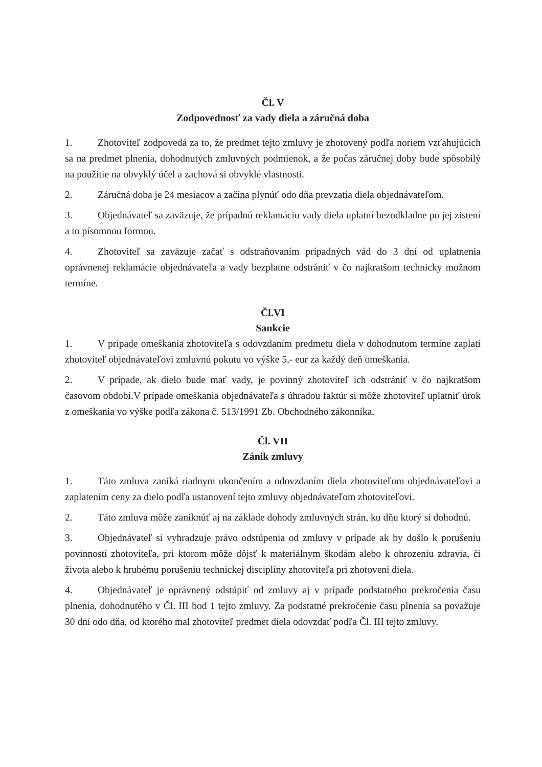Čl. V
Zodpovednosť za vady diela a záručná doba
1. Zhotoviteľ zodpovedá za to, že predmet tejto zmluvy je zhotovený podľa noriem vzťahujúcich sa na predmet plnenia, dohodnutých zmluvných podmienok, a že počas záručnej doby bude spôsobilý na použitie na obvyklý účel a zachová si obvyklé vlastnosti.
2. Záručná doba je 24 mesiacov a začína plynúť odo dňa prevzatia diela objednávateľom.
3. Objednávateľ sa zaväzuje, že prípadnú reklamáciu vady diela uplatní bezodkladne po jej zistení a to písomnou formou.
4. Zhotoviteľ sa zaväzuje začať s odstraňovaním prípadných vád do 3 dní od uplatnenia oprávnenej reklamácie objednávateľa a vady bezplatne odstrániť v čo najkratšom technicky možnom termíne.
Čl.VI
Sankcie
1. V prípade omeškania zhotoviteľa s odovzdaním predmetu diela v dohodnutom termíne zaplatí zhotoviteľ objednávateľovi zmluvnú pokutu vo výške 5,- eur za každý deň omeškania.
2. V prípade, ak dielo bude mať vady, je povinný zhotoviteľ ich odstrániť v čo najkratšom časovom období.V prípade omeškania objednávateľa s úhradou faktúr si môže zhotoviteľ uplatniť úrok z omeškania vo výške podľa zákona č. 513/1991 Zb. Obchodného zákonníka.
Čl. VII
Zánik zmluvy
1. Táto zmluva zaniká riadnym ukončením a odovzdaním diela zhotoviteľom objednávateľovi a zaplatením ceny za dielo podľa ustanovení tejto zmluvy objednávateľom zhotoviteľovi.
2. Táto zmluva môže zaniknúť aj na základe dohody zmluvných strán, ku dňu ktorý si dohodnú.
3. Objednávateľ si vyhradzuje právo odstúpenia od zmluvy v prípade ak by došlo k porušeniu povinností zhotoviteľa, pri ktorom môže dôjsť k materiálnym škodám alebo k ohrozeniu zdravia, či života alebo k hrubému porušeniu technickej disciplíny zhotoviteľa pri zhotovení diela.
4. Objednávateľ je oprávnený odstúpiť od zmluvy aj v prípade podstatného prekročenia času plnenia, dohodnutého v Čl. III bod 1 tejto zmluvy. Za podstatné prekročenie času plnenia sa považuje 30 dní odo dňa, od ktorého mal zhotoviteľ predmet diela odovzdať podľa Čl. III tejto zmluvy.